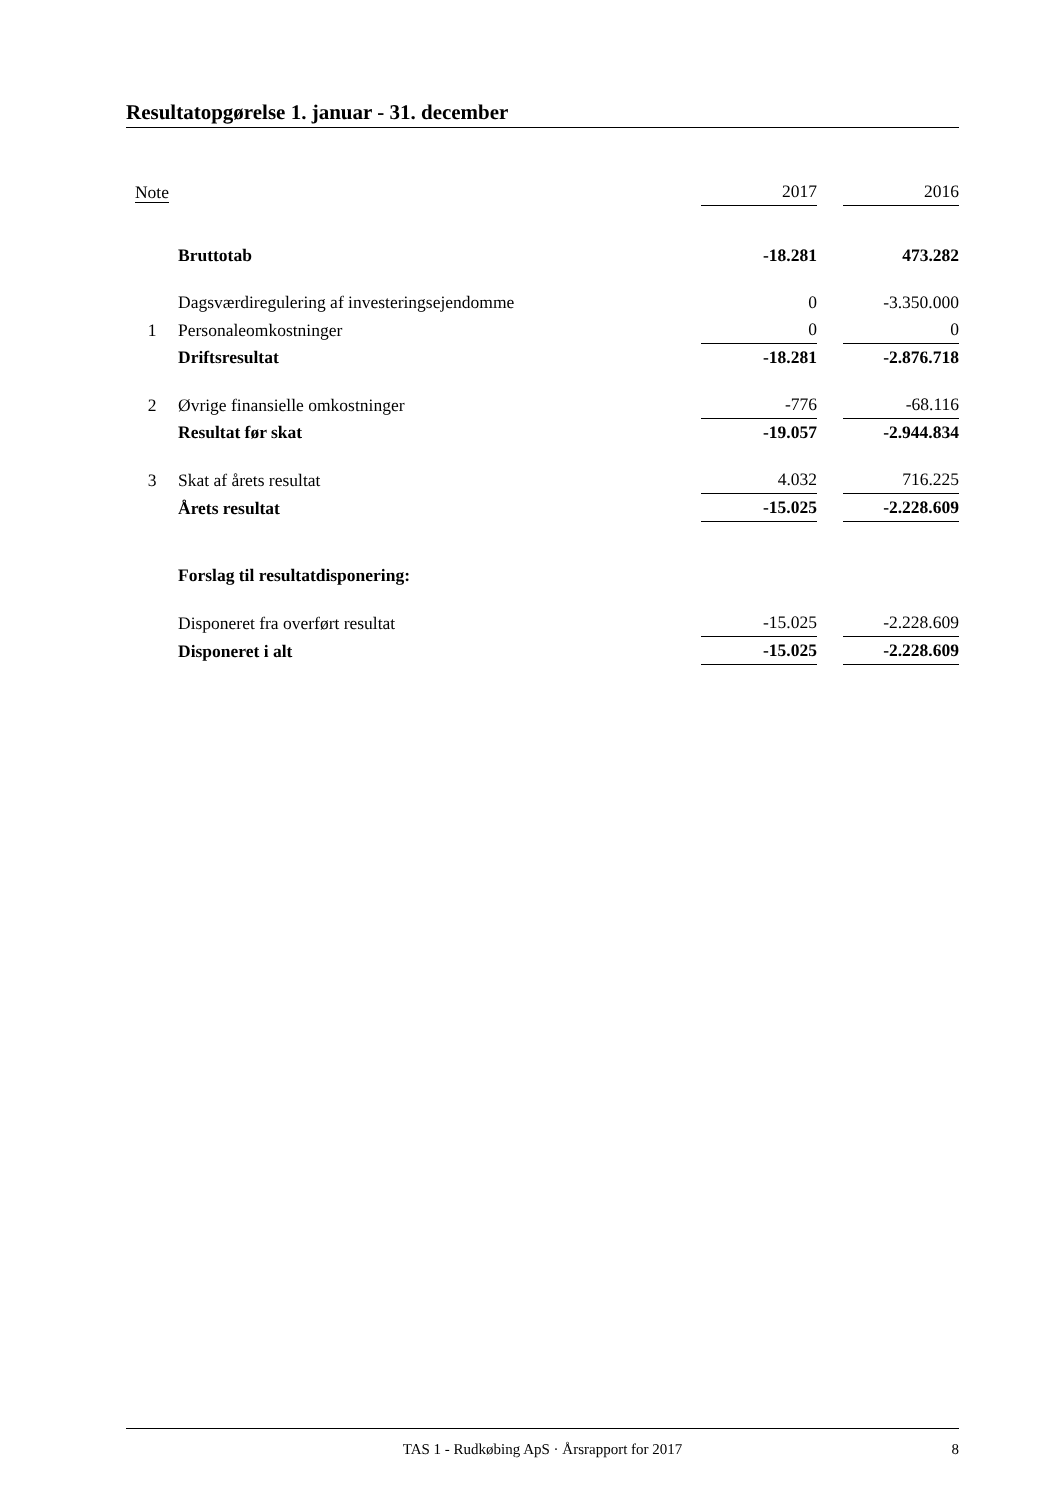Resultatopgørelse 1. januar - 31. december
| Note | | 2017 | | 2016 |
| | Bruttotab | -18.281 | | 473.282 |
| | Dagsværdiregulering af investeringsejendomme | 0 | | -3.350.000 |
| 1 | Personaleomkostninger | 0 | | 0 |
| | Driftsresultat | -18.281 | | -2.876.718 |
| 2 | Øvrige finansielle omkostninger | -776 | | -68.116 |
| | Resultat før skat | -19.057 | | -2.944.834 |
| 3 | Skat af årets resultat | 4.032 | | 716.225 |
| | Årets resultat | -15.025 | | -2.228.609 |
| | Forslag til resultatdisponering: | | | |
| | Disponeret fra overført resultat | -15.025 | | -2.228.609 |
| | Disponeret i alt | -15.025 | | -2.228.609 |
TAS 1 - Rudkøbing ApS · Årsrapport for 2017 8